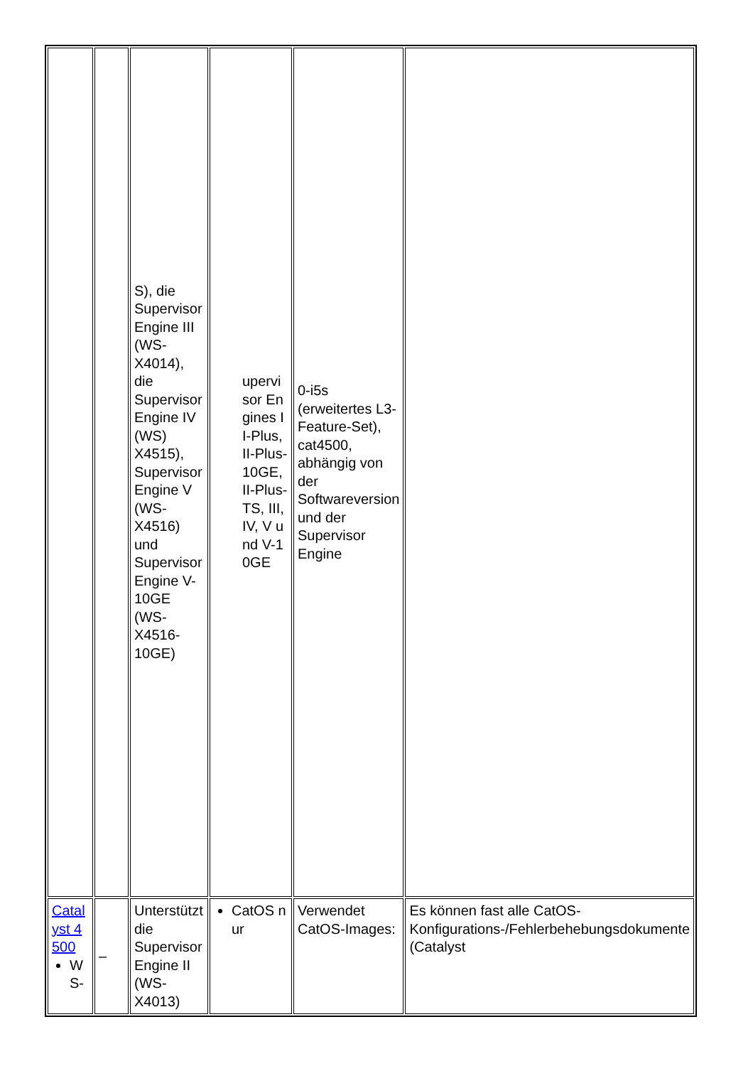| | | S), die Supervisor Engine III (WS-X4014), die Supervisor Engine IV (WS) X4515), Supervisor Engine V (WS-X4516) und Supervisor Engine V-10GE (WS-X4516-10GE) | upervisor Engines II-Plus, II-Plus-10GE, II-Plus-TS, III, IV, V und V-10GE | 0-i5s (erweitertes L3-Feature-Set), cat4500, abhängig von der Softwareversion und der Supervisor Engine | |
| Catalyst 4500 WS- | – | Unterstützt die Supervisor Engine II (WS-X4013) | CatOS nur | Verwendet CatOS-Images: | Es können fast alle CatOS-Konfigurations-/Fehlerbehebungsdokumente (Catalyst |